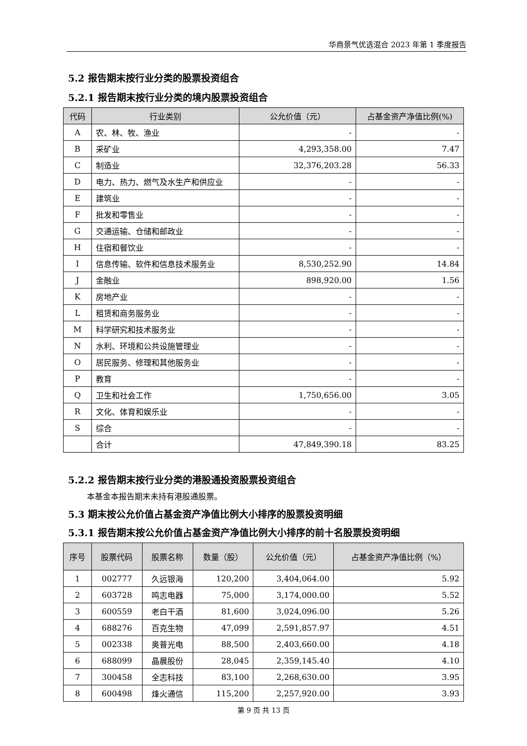华商景气优选混合 2023 年第 1 季度报告
5.2 报告期末按行业分类的股票投资组合
5.2.1 报告期末按行业分类的境内股票投资组合
| 代码 | 行业类别 | 公允价值（元） | 占基金资产净值比例(%) |
| --- | --- | --- | --- |
| A | 农、林、牧、渔业 | - | - |
| B | 采矿业 | 4,293,358.00 | 7.47 |
| C | 制造业 | 32,376,203.28 | 56.33 |
| D | 电力、热力、燃气及水生产和供应业 | - | - |
| E | 建筑业 | - | - |
| F | 批发和零售业 | - | - |
| G | 交通运输、仓储和邮政业 | - | - |
| H | 住宿和餐饮业 | - | - |
| I | 信息传输、软件和信息技术服务业 | 8,530,252.90 | 14.84 |
| J | 金融业 | 898,920.00 | 1.56 |
| K | 房地产业 | - | - |
| L | 租赁和商务服务业 | - | - |
| M | 科学研究和技术服务业 | - | - |
| N | 水利、环境和公共设施管理业 | - | - |
| O | 居民服务、修理和其他服务业 | - | - |
| P | 教育 | - | - |
| Q | 卫生和社会工作 | 1,750,656.00 | 3.05 |
| R | 文化、体育和娱乐业 | - | - |
| S | 综合 | - | - |
| | 合计 | 47,849,390.18 | 83.25 |
5.2.2 报告期末按行业分类的港股通投资股票投资组合
本基金本报告期末未持有港股通股票。
5.3 期末按公允价值占基金资产净值比例大小排序的股票投资明细
5.3.1 报告期末按公允价值占基金资产净值比例大小排序的前十名股票投资明细
| 序号 | 股票代码 | 股票名称 | 数量（股） | 公允价值（元） | 占基金资产净值比例（%） |
| --- | --- | --- | --- | --- | --- |
| 1 | 002777 | 久远银海 | 120,200 | 3,404,064.00 | 5.92 |
| 2 | 603728 | 鸣志电器 | 75,000 | 3,174,000.00 | 5.52 |
| 3 | 600559 | 老白干酒 | 81,600 | 3,024,096.00 | 5.26 |
| 4 | 688276 | 百克生物 | 47,099 | 2,591,857.97 | 4.51 |
| 5 | 002338 | 奥普光电 | 88,500 | 2,403,660.00 | 4.18 |
| 6 | 688099 | 晶晨股份 | 28,045 | 2,359,145.40 | 4.10 |
| 7 | 300458 | 全志科技 | 83,100 | 2,268,630.00 | 3.95 |
| 8 | 600498 | 烽火通信 | 115,200 | 2,257,920.00 | 3.93 |
第 9 页 共 13 页